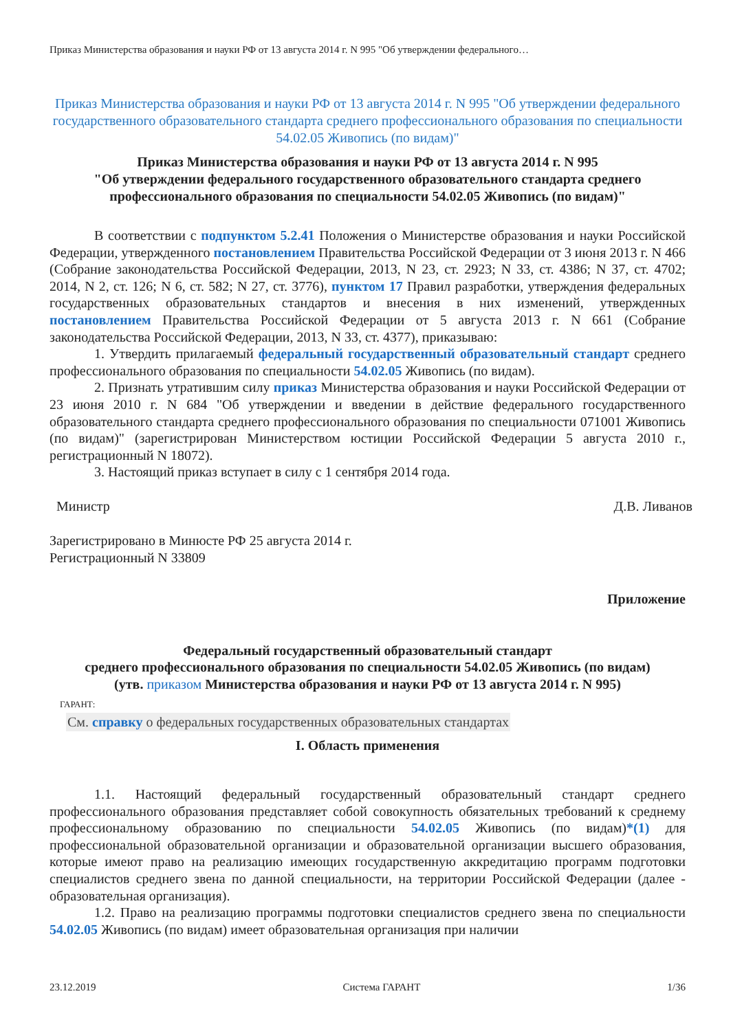Приказ Министерства образования и науки РФ от 13 августа 2014 г. N 995 "Об утверждении федерального…
Приказ Министерства образования и науки РФ от 13 августа 2014 г. N 995 "Об утверждении федерального государственного образовательного стандарта среднего профессионального образования по специальности 54.02.05 Живопись (по видам)"
Приказ Министерства образования и науки РФ от 13 августа 2014 г. N 995
"Об утверждении федерального государственного образовательного стандарта среднего профессионального образования по специальности 54.02.05 Живопись (по видам)"
В соответствии с подпунктом 5.2.41 Положения о Министерстве образования и науки Российской Федерации, утвержденного постановлением Правительства Российской Федерации от 3 июня 2013 г. N 466 (Собрание законодательства Российской Федерации, 2013, N 23, ст. 2923; N 33, ст. 4386; N 37, ст. 4702; 2014, N 2, ст. 126; N 6, ст. 582; N 27, ст. 3776), пунктом 17 Правил разработки, утверждения федеральных государственных образовательных стандартов и внесения в них изменений, утвержденных постановлением Правительства Российской Федерации от 5 августа 2013 г. N 661 (Собрание законодательства Российской Федерации, 2013, N 33, ст. 4377), приказываю:
1. Утвердить прилагаемый федеральный государственный образовательный стандарт среднего профессионального образования по специальности 54.02.05 Живопись (по видам).
2. Признать утратившим силу приказ Министерства образования и науки Российской Федерации от 23 июня 2010 г. N 684 "Об утверждении и введении в действие федерального государственного образовательного стандарта среднего профессионального образования по специальности 071001 Живопись (по видам)" (зарегистрирован Министерством юстиции Российской Федерации 5 августа 2010 г., регистрационный N 18072).
3. Настоящий приказ вступает в силу с 1 сентября 2014 года.
Министр Д.В. Ливанов
Зарегистрировано в Минюсте РФ 25 августа 2014 г.
Регистрационный N 33809
Приложение
Федеральный государственный образовательный стандарт
среднего профессионального образования по специальности 54.02.05 Живопись (по видам)
(утв. приказом Министерства образования и науки РФ от 13 августа 2014 г. N 995)
ГАРАНТ:
См. справку о федеральных государственных образовательных стандартах
I. Область применения
1.1. Настоящий федеральный государственный образовательный стандарт среднего профессионального образования представляет собой совокупность обязательных требований к среднему профессиональному образованию по специальности 54.02.05 Живопись (по видам)*(1) для профессиональной образовательной организации и образовательной организации высшего образования, которые имеют право на реализацию имеющих государственную аккредитацию программ подготовки специалистов среднего звена по данной специальности, на территории Российской Федерации (далее - образовательная организация).
1.2. Право на реализацию программы подготовки специалистов среднего звена по специальности 54.02.05 Живопись (по видам) имеет образовательная организация при наличии
23.12.2019 Система ГАРАНТ 1/36